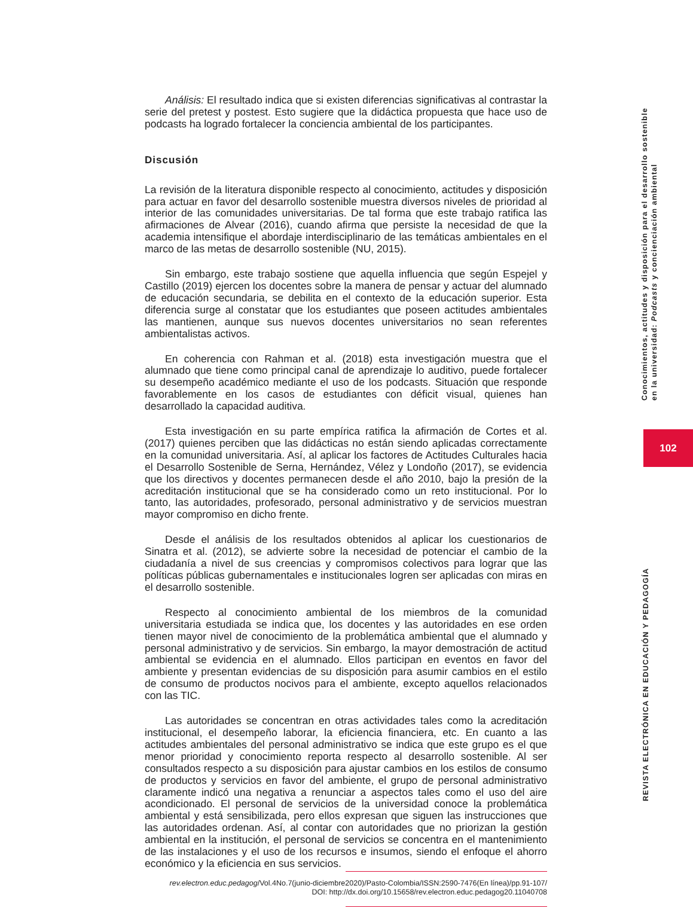Análisis: El resultado indica que si existen diferencias significativas al contrastar la serie del pretest y postest. Esto sugiere que la didáctica propuesta que hace uso de podcasts ha logrado fortalecer la conciencia ambiental de los participantes.
Discusión
La revisión de la literatura disponible respecto al conocimiento, actitudes y disposición para actuar en favor del desarrollo sostenible muestra diversos niveles de prioridad al interior de las comunidades universitarias. De tal forma que este trabajo ratifica las afirmaciones de Alvear (2016), cuando afirma que persiste la necesidad de que la academia intensifique el abordaje interdisciplinario de las temáticas ambientales en el marco de las metas de desarrollo sostenible (NU, 2015).
Sin embargo, este trabajo sostiene que aquella influencia que según Espejel y Castillo (2019) ejercen los docentes sobre la manera de pensar y actuar del alumnado de educación secundaria, se debilita en el contexto de la educación superior. Esta diferencia surge al constatar que los estudiantes que poseen actitudes ambientales las mantienen, aunque sus nuevos docentes universitarios no sean referentes ambientalistas activos.
En coherencia con Rahman et al. (2018) esta investigación muestra que el alumnado que tiene como principal canal de aprendizaje lo auditivo, puede fortalecer su desempeño académico mediante el uso de los podcasts. Situación que responde favorablemente en los casos de estudiantes con déficit visual, quienes han desarrollado la capacidad auditiva.
Esta investigación en su parte empírica ratifica la afirmación de Cortes et al. (2017) quienes perciben que las didácticas no están siendo aplicadas correctamente en la comunidad universitaria. Así, al aplicar los factores de Actitudes Culturales hacia el Desarrollo Sostenible de Serna, Hernández, Vélez y Londoño (2017), se evidencia que los directivos y docentes permanecen desde el año 2010, bajo la presión de la acreditación institucional que se ha considerado como un reto institucional. Por lo tanto, las autoridades, profesorado, personal administrativo y de servicios muestran mayor compromiso en dicho frente.
Desde el análisis de los resultados obtenidos al aplicar los cuestionarios de Sinatra et al. (2012), se advierte sobre la necesidad de potenciar el cambio de la ciudadanía a nivel de sus creencias y compromisos colectivos para lograr que las políticas públicas gubernamentales e institucionales logren ser aplicadas con miras en el desarrollo sostenible.
Respecto al conocimiento ambiental de los miembros de la comunidad universitaria estudiada se indica que, los docentes y las autoridades en ese orden tienen mayor nivel de conocimiento de la problemática ambiental que el alumnado y personal administrativo y de servicios. Sin embargo, la mayor demostración de actitud ambiental se evidencia en el alumnado. Ellos participan en eventos en favor del ambiente y presentan evidencias de su disposición para asumir cambios en el estilo de consumo de productos nocivos para el ambiente, excepto aquellos relacionados con las TIC.
Las autoridades se concentran en otras actividades tales como la acreditación institucional, el desempeño laborar, la eficiencia financiera, etc. En cuanto a las actitudes ambientales del personal administrativo se indica que este grupo es el que menor prioridad y conocimiento reporta respecto al desarrollo sostenible. Al ser consultados respecto a su disposición para ajustar cambios en los estilos de consumo de productos y servicios en favor del ambiente, el grupo de personal administrativo claramente indicó una negativa a renunciar a aspectos tales como el uso del aire acondicionado. El personal de servicios de la universidad conoce la problemática ambiental y está sensibilizada, pero ellos expresan que siguen las instrucciones que las autoridades ordenan. Así, al contar con autoridades que no priorizan la gestión ambiental en la institución, el personal de servicios se concentra en el mantenimiento de las instalaciones y el uso de los recursos e insumos, siendo el enfoque el ahorro económico y la eficiencia en sus servicios.
rev.electron.educ.pedagog/Vol.4No.7(junio-diciembre2020)/Pasto-Colombia/ISSN:2590-7476(En línea)/pp.91-107/
DOI: http://dx.doi.org/10.15658/rev.electron.educ.pedagog20.11040708
Conocimientos, actitudes y disposición para el desarrollo sostenible en la universidad: Podcasts y concienciación ambiental
102
REVISTA ELECTRÓNICA EN EDUCACIÓN Y PEDAGOGÍA